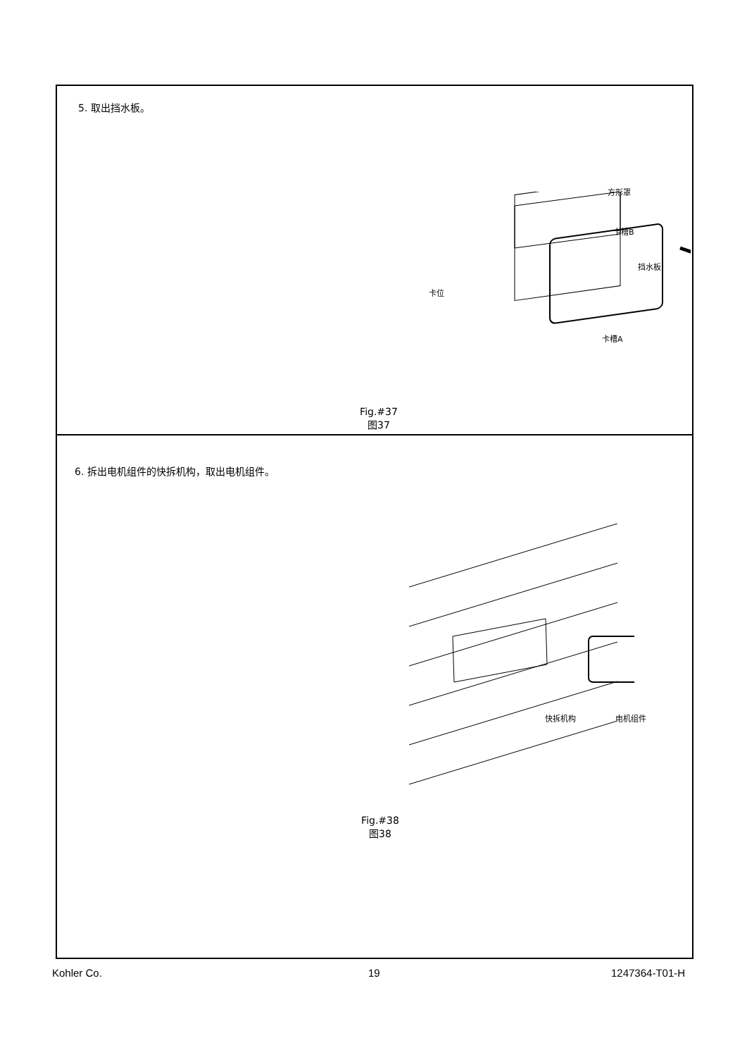5. 取出挡水板。
方形罩
卡槽B
挡水板
卡位
卡槽A
Fig.#37
图37
6. 拆出电机组件的快拆机构，取出电机组件。
快拆机构 电机组件
Fig.#38
图38
Kohler Co. 19 1247364-T01-H